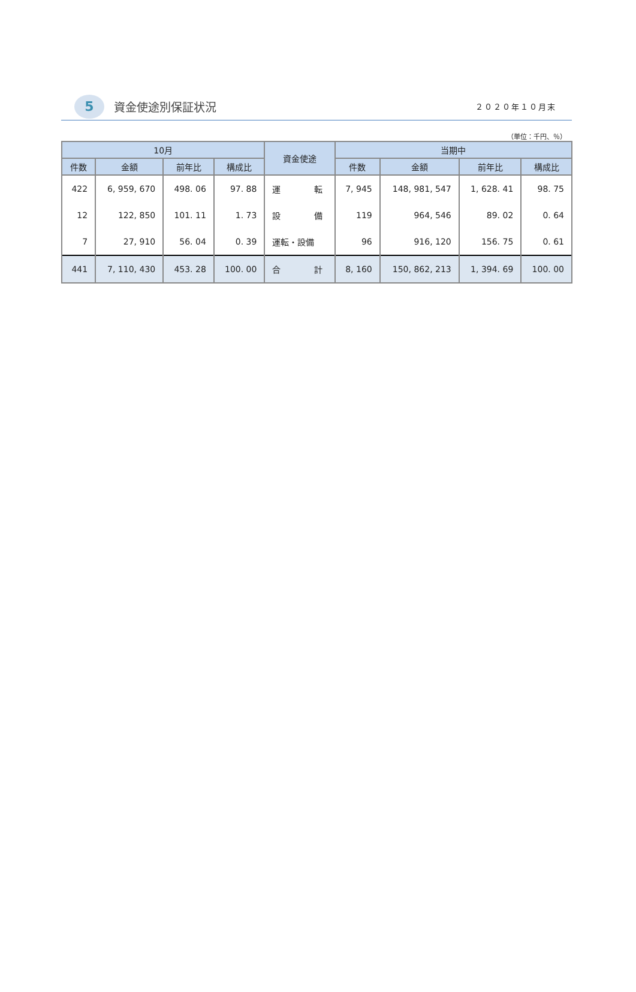5
資金使途別保証状況
２０２０年１０月末
（単位：千円、％）
| 10月 | | | | 資金使途 | 当期中 | | | |
| --- | --- | --- | --- | --- | --- | --- | --- | --- |
| 件数 | 金額 | 前年比 | 構成比 | | 件数 | 金額 | 前年比 | 構成比 |
| 422 | 6, 959, 670 | 498. 06 | 97. 88 | 運 転 | 7, 945 | 148, 981, 547 | 1, 628. 41 | 98. 75 |
| 12 | 122, 850 | 101. 11 | 1. 73 | 設 備 | 119 | 964, 546 | 89. 02 | 0. 64 |
| 7 | 27, 910 | 56. 04 | 0. 39 | 運転・設備 | 96 | 916, 120 | 156. 75 | 0. 61 |
| 441 | 7, 110, 430 | 453. 28 | 100. 00 | 合 計 | 8, 160 | 150, 862, 213 | 1, 394. 69 | 100. 00 |